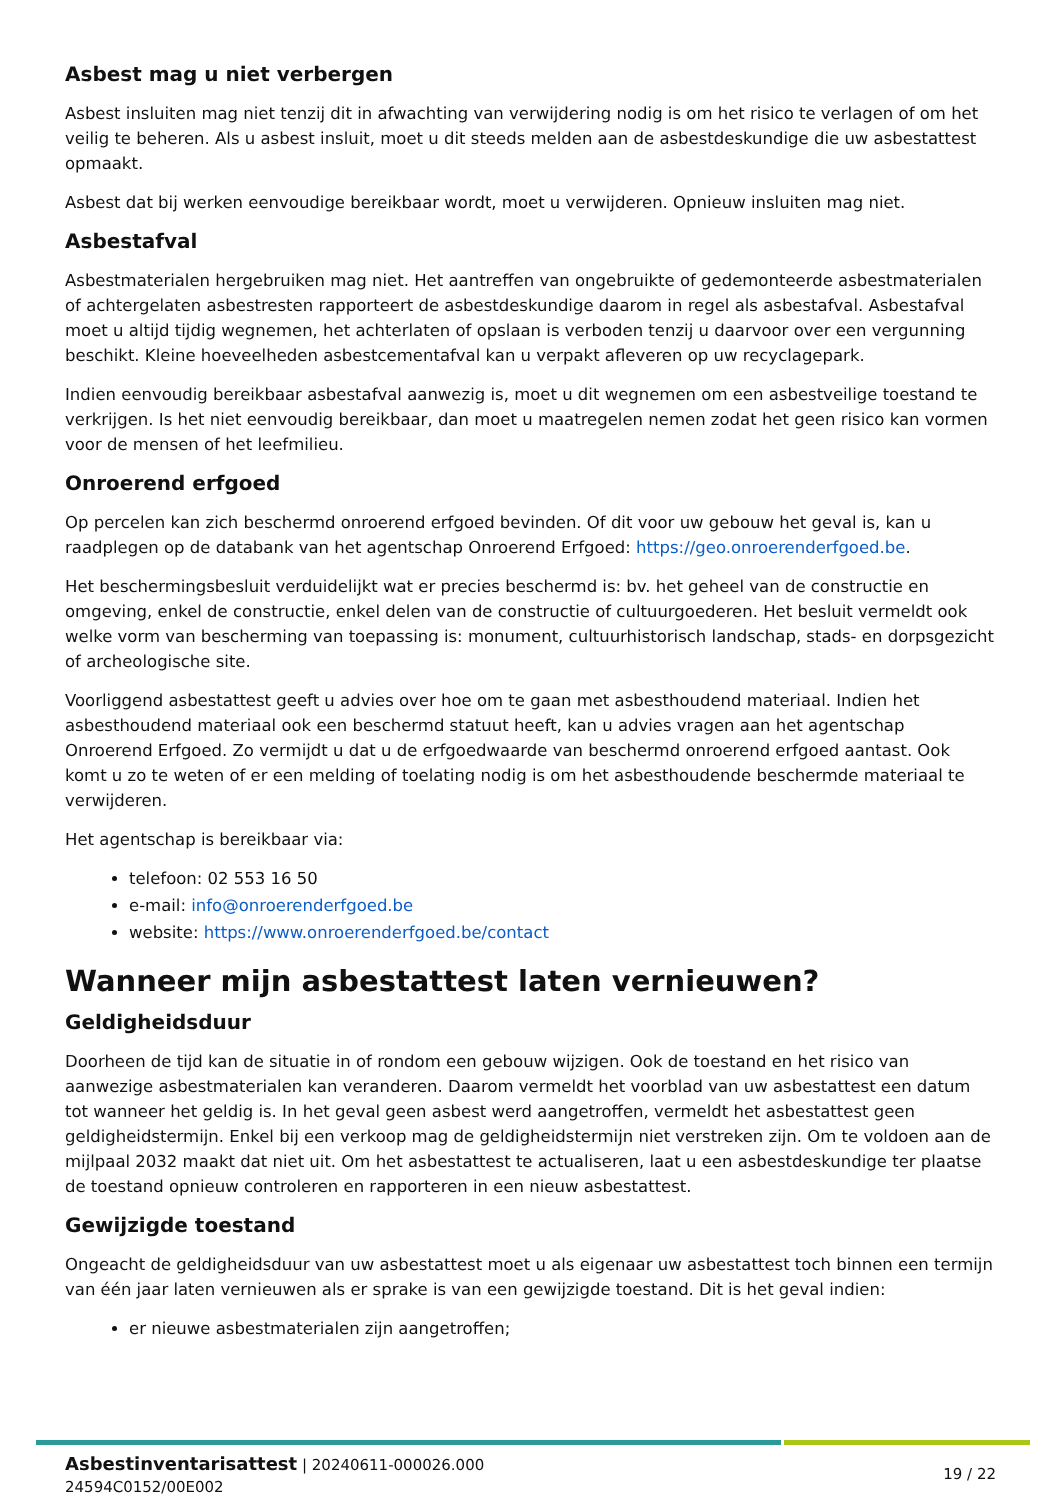Asbest mag u niet verbergen
Asbest insluiten mag niet tenzij dit in afwachting van verwijdering nodig is om het risico te verlagen of om het veilig te beheren. Als u asbest insluit, moet u dit steeds melden aan de asbestdeskundige die uw asbestattest opmaakt.
Asbest dat bij werken eenvoudige bereikbaar wordt, moet u verwijderen. Opnieuw insluiten mag niet.
Asbestafval
Asbestmaterialen hergebruiken mag niet. Het aantreffen van ongebruikte of gedemonteerde asbestmaterialen of achtergelaten asbestresten rapporteert de asbestdeskundige daarom in regel als asbestafval. Asbestafval moet u altijd tijdig wegnemen, het achterlaten of opslaan is verboden tenzij u daarvoor over een vergunning beschikt. Kleine hoeveelheden asbestcementafval kan u verpakt afleveren op uw recyclagepark.
Indien eenvoudig bereikbaar asbestafval aanwezig is, moet u dit wegnemen om een asbestveilige toestand te verkrijgen. Is het niet eenvoudig bereikbaar, dan moet u maatregelen nemen zodat het geen risico kan vormen voor de mensen of het leefmilieu.
Onroerend erfgoed
Op percelen kan zich beschermd onroerend erfgoed bevinden. Of dit voor uw gebouw het geval is, kan u raadplegen op de databank van het agentschap Onroerend Erfgoed: https://geo.onroerenderfgoed.be.
Het beschermingsbesluit verduidelijkt wat er precies beschermd is: bv. het geheel van de constructie en omgeving, enkel de constructie, enkel delen van de constructie of cultuurgoederen. Het besluit vermeldt ook welke vorm van bescherming van toepassing is: monument, cultuurhistorisch landschap, stads- en dorpsgezicht of archeologische site.
Voorliggend asbestattest geeft u advies over hoe om te gaan met asbesthoudend materiaal. Indien het asbesthoudend materiaal ook een beschermd statuut heeft, kan u advies vragen aan het agentschap Onroerend Erfgoed. Zo vermijdt u dat u de erfgoedwaarde van beschermd onroerend erfgoed aantast. Ook komt u zo te weten of er een melding of toelating nodig is om het asbesthoudende beschermde materiaal te verwijderen.
Het agentschap is bereikbaar via:
telefoon: 02 553 16 50
e-mail: info@onroerenderfgoed.be
website: https://www.onroerenderfgoed.be/contact
Wanneer mijn asbestattest laten vernieuwen?
Geldigheidsduur
Doorheen de tijd kan de situatie in of rondom een gebouw wijzigen. Ook de toestand en het risico van aanwezige asbestmaterialen kan veranderen. Daarom vermeldt het voorblad van uw asbestattest een datum tot wanneer het geldig is. In het geval geen asbest werd aangetroffen, vermeldt het asbestattest geen geldigheidstermijn. Enkel bij een verkoop mag de geldigheidstermijn niet verstreken zijn. Om te voldoen aan de mijlpaal 2032 maakt dat niet uit. Om het asbestattest te actualiseren, laat u een asbestdeskundige ter plaatse de toestand opnieuw controleren en rapporteren in een nieuw asbestattest.
Gewijzigde toestand
Ongeacht de geldigheidsduur van uw asbestattest moet u als eigenaar uw asbestattest toch binnen een termijn van één jaar laten vernieuwen als er sprake is van een gewijzigde toestand. Dit is het geval indien:
er nieuwe asbestmaterialen zijn aangetroffen;
Asbestinventarisattest | 20240611-000026.000
24594C0152/00E002
19 / 22